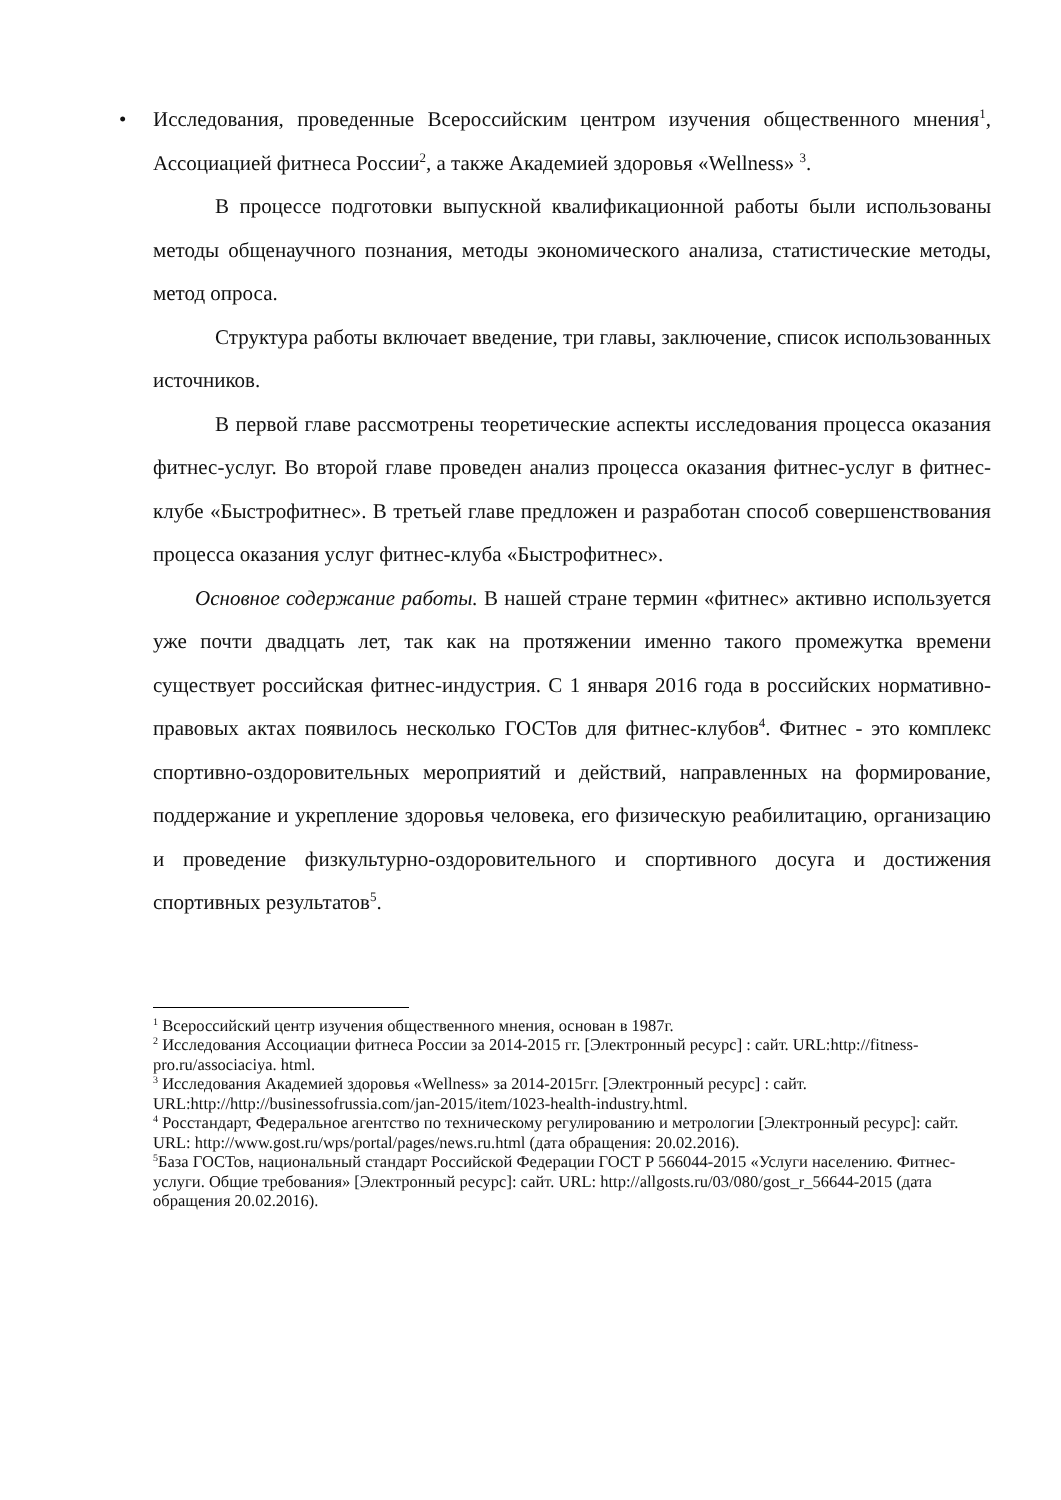• Исследования, проведенные Всероссийским центром изучения общественного мнения<sup>1</sup>, Ассоциацией фитнеса России<sup>2</sup>, а также Академией здоровья «Wellness» <sup>3</sup>.
В процессе подготовки выпускной квалификационной работы были использованы методы общенаучного познания, методы экономического анализа, статистические методы, метод опроса.
Структура работы включает введение, три главы, заключение, список использованных источников.
В первой главе рассмотрены теоретические аспекты исследования процесса оказания фитнес-услуг. Во второй главе проведен анализ процесса оказания фитнес-услуг в фитнес-клубе «Быстрофитнес». В третьей главе предложен и разработан способ совершенствования процесса оказания услуг фитнес-клуба «Быстрофитнес».
Основное содержание работы. В нашей стране термин «фитнес» активно используется уже почти двадцать лет, так как на протяжении именно такого промежутка времени существует российская фитнес-индустрия. С 1 января 2016 года в российских нормативно-правовых актах появилось несколько ГОСТов для фитнес-клубов<sup>4</sup>. Фитнес - это комплекс спортивно-оздоровительных мероприятий и действий, направленных на формирование, поддержание и укрепление здоровья человека, его физическую реабилитацию, организацию и проведение физкультурно-оздоровительного и спортивного досуга и достижения спортивных результатов<sup>5</sup>.
<sup>1</sup> Всероссийский центр изучения общественного мнения, основан в 1987г.
<sup>2</sup> Исследования Ассоциации фитнеса России за 2014-2015 гг. [Электронный ресурс] : сайт. URL:http://fitness-pro.ru/associaciya. html.
<sup>3</sup> Исследования Академией здоровья «Wellness» за 2014-2015гг. [Электронный ресурс] : сайт. URL:http://http://businessofrussia.com/jan-2015/item/1023-health-industry.html.
<sup>4</sup> Росстандарт, Федеральное агентство по техническому регулированию и метрологии [Электронный ресурс]: сайт. URL: http://www.gost.ru/wps/portal/pages/news.ru.html (дата обращения: 20.02.2016).
<sup>5</sup> База ГОСТов, национальный стандарт Российской Федерации ГОСТ Р 566044-2015 «Услуги населению. Фитнес-услуги. Общие требования» [Электронный ресурс]: сайт. URL: http://allgosts.ru/03/080/gost_r_56644-2015 (дата обращения 20.02.2016).